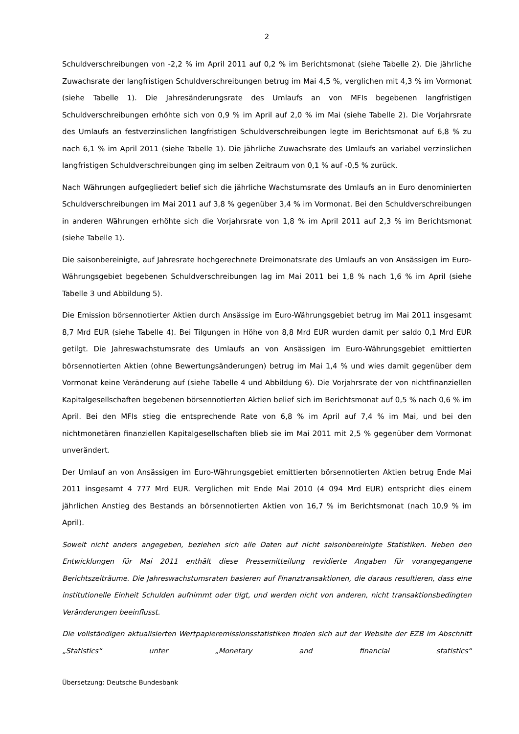2
Schuldverschreibungen von -2,2 % im April 2011 auf 0,2 % im Berichtsmonat (siehe Tabelle 2). Die jährliche Zuwachsrate der langfristigen Schuldverschreibungen betrug im Mai 4,5 %, verglichen mit 4,3 % im Vormonat (siehe Tabelle 1). Die Jahresänderungsrate des Umlaufs an von MFIs begebenen langfristigen Schuldverschreibungen erhöhte sich von 0,9 % im April auf 2,0 % im Mai (siehe Tabelle 2). Die Vorjahrsrate des Umlaufs an festverzinslichen langfristigen Schuldverschreibungen legte im Berichtsmonat auf 6,8 % zu nach 6,1 % im April 2011 (siehe Tabelle 1). Die jährliche Zuwachsrate des Umlaufs an variabel verzinslichen langfristigen Schuldverschreibungen ging im selben Zeitraum von 0,1 % auf -0,5 % zurück.
Nach Währungen aufgegliedert belief sich die jährliche Wachstumsrate des Umlaufs an in Euro denominierten Schuldverschreibungen im Mai 2011 auf 3,8 % gegenüber 3,4 % im Vormonat. Bei den Schuldverschreibungen in anderen Währungen erhöhte sich die Vorjahrsrate von 1,8 % im April 2011 auf 2,3 % im Berichtsmonat (siehe Tabelle 1).
Die saisonbereinigte, auf Jahresrate hochgerechnete Dreimonatsrate des Umlaufs an von Ansässigen im Euro-Währungsgebiet begebenen Schuldverschreibungen lag im Mai 2011 bei 1,8 % nach 1,6 % im April (siehe Tabelle 3 und Abbildung 5).
Die Emission börsennotierter Aktien durch Ansässige im Euro-Währungsgebiet betrug im Mai 2011 insgesamt 8,7 Mrd EUR (siehe Tabelle 4). Bei Tilgungen in Höhe von 8,8 Mrd EUR wurden damit per saldo 0,1 Mrd EUR getilgt. Die Jahreswachstumsrate des Umlaufs an von Ansässigen im Euro-Währungsgebiet emittierten börsennotierten Aktien (ohne Bewertungsänderungen) betrug im Mai 1,4 % und wies damit gegenüber dem Vormonat keine Veränderung auf (siehe Tabelle 4 und Abbildung 6). Die Vorjahrsrate der von nichtfinanziellen Kapitalgesellschaften begebenen börsennotierten Aktien belief sich im Berichtsmonat auf 0,5 % nach 0,6 % im April. Bei den MFIs stieg die entsprechende Rate von 6,8 % im April auf 7,4 % im Mai, und bei den nichtmonetären finanziellen Kapitalgesellschaften blieb sie im Mai 2011 mit 2,5 % gegenüber dem Vormonat unverändert.
Der Umlauf an von Ansässigen im Euro-Währungsgebiet emittierten börsennotierten Aktien betrug Ende Mai 2011 insgesamt 4 777 Mrd EUR. Verglichen mit Ende Mai 2010 (4 094 Mrd EUR) entspricht dies einem jährlichen Anstieg des Bestands an börsennotierten Aktien von 16,7 % im Berichtsmonat (nach 10,9 % im April).
Soweit nicht anders angegeben, beziehen sich alle Daten auf nicht saisonbereinigte Statistiken. Neben den Entwicklungen für Mai 2011 enthält diese Pressemitteilung revidierte Angaben für vorangegangene Berichtszeiträume. Die Jahreswachstumsraten basieren auf Finanztransaktionen, die daraus resultieren, dass eine institutionelle Einheit Schulden aufnimmt oder tilgt, und werden nicht von anderen, nicht transaktionsbedingten Veränderungen beeinflusst.
Die vollständigen aktualisierten Wertpapieremissionsstatistiken finden sich auf der Website der EZB im Abschnitt „Statistics“ unter „Monetary and financial statistics“
Übersetzung: Deutsche Bundesbank